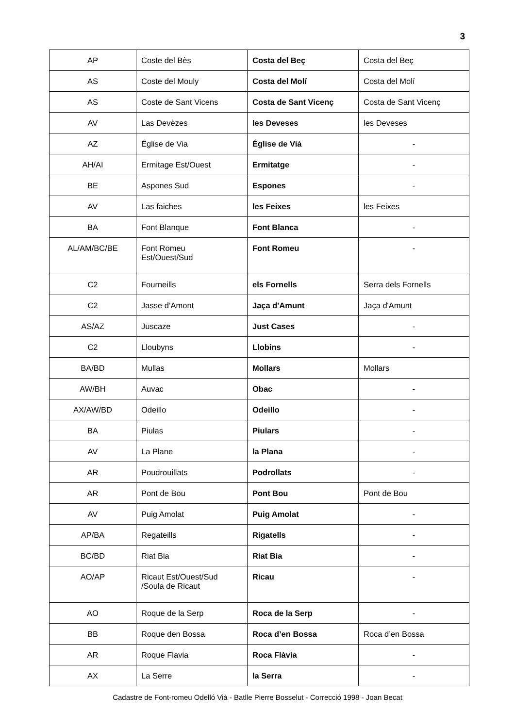3
| AP | Coste del Bès | Costa del Beç | Costa del Beç |
| AS | Coste del Mouly | Costa del Molí | Costa del Molí |
| AS | Coste de Sant Vicens | Costa de Sant Vicenç | Costa de Sant Vicenç |
| AV | Las Devèzes | les Deveses | les Deveses |
| AZ | Église de Via | Église de Vià | - |
| AH/AI | Ermitage Est/Ouest | Ermitatge | - |
| BE | Aspones Sud | Espones | - |
| AV | Las faiches | les Feixes | les Feixes |
| BA | Font Blanque | Font Blanca | - |
| AL/AM/BC/BE | Font Romeu Est/Ouest/Sud | Font Romeu | - |
| C2 | Fourneills | els Fornells | Serra dels Fornells |
| C2 | Jasse d’Amont | Jaça d'Amunt | Jaça d'Amunt |
| AS/AZ | Juscaze | Just Cases | - |
| C2 | Lloubyns | Llobins | - |
| BA/BD | Mullas | Mollars | Mollars |
| AW/BH | Auvac | Obac | - |
| AX/AW/BD | Odeillo | Odeillo | - |
| BA | Piulas | Piulars | - |
| AV | La Plane | la Plana | - |
| AR | Poudrouillats | Podrollats | - |
| AR | Pont de Bou | Pont Bou | Pont de Bou |
| AV | Puig Amolat | Puig Amolat | - |
| AP/BA | Regateills | Rigatells | - |
| BC/BD | Riat Bia | Riat Bia | - |
| AO/AP | Ricaut Est/Ouest/Sud /Soula de Ricaut | Ricau | - |
| AO | Roque de la Serp | Roca de la Serp | - |
| BB | Roque den Bossa | Roca d’en Bossa | Roca d’en Bossa |
| AR | Roque Flavia | Roca Flàvia | - |
| AX | La Serre | la Serra | - |
Cadastre de Font-romeu Odelló Vià - Batlle Pierre Bosselut - Correcció 1998 - Joan Becat